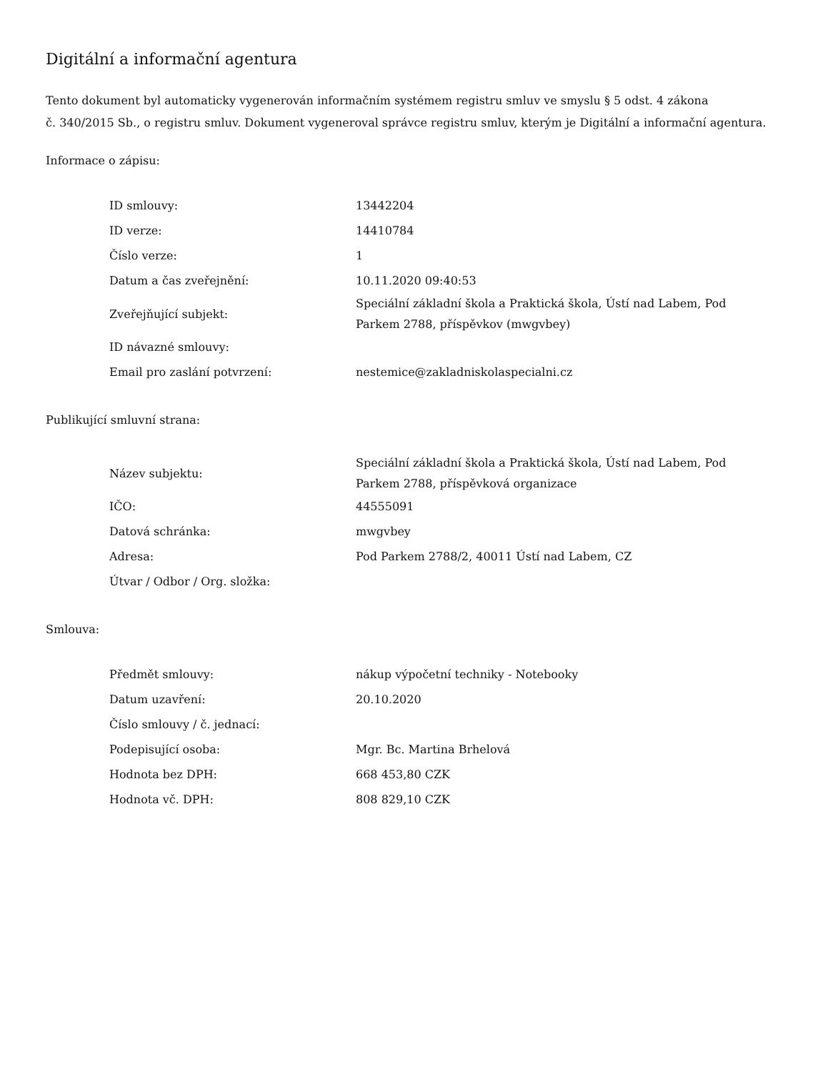Digitální a informační agentura
Tento dokument byl automaticky vygenerován informačním systémem registru smluv ve smyslu § 5 odst. 4 zákona
č. 340/2015 Sb., o registru smluv. Dokument vygeneroval správce registru smluv, kterým je Digitální a informační agentura.
Informace o zápisu:
| ID smlouvy: | 13442204 |
| ID verze: | 14410784 |
| Číslo verze: | 1 |
| Datum a čas zveřejnění: | 10.11.2020 09:40:53 |
| Zveřejňující subjekt: | Speciální základní škola a Praktická škola, Ústí nad Labem, Pod Parkem 2788, příspěvkov (mwgvbey) |
| ID návazné smlouvy: | |
| Email pro zaslání potvrzení: | nestemice@zakladniskolaspecialni.cz |
Publikující smluvní strana:
| Název subjektu: | Speciální základní škola a Praktická škola, Ústí nad Labem, Pod Parkem 2788, příspěvková organizace |
| IČO: | 44555091 |
| Datová schránka: | mwgvbey |
| Adresa: | Pod Parkem 2788/2, 40011 Ústí nad Labem, CZ |
| Útvar / Odbor / Org. složka: | |
Smlouva:
| Předmět smlouvy: | nákup výpočetní techniky - Notebooky |
| Datum uzavření: | 20.10.2020 |
| Číslo smlouvy / č. jednací: | |
| Podepisující osoba: | Mgr. Bc. Martina Brhelová |
| Hodnota bez DPH: | 668 453,80 CZK |
| Hodnota vč. DPH: | 808 829,10 CZK |